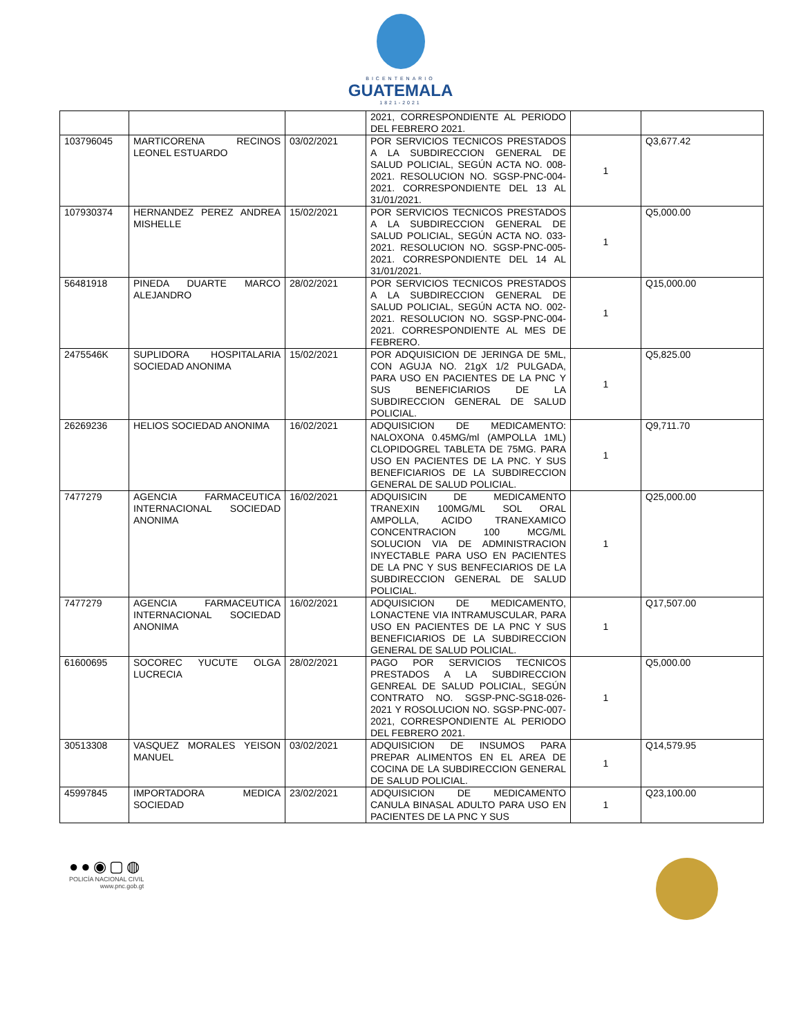BICENTENARIO
GUATEMALA
1821-2021
| | | | 2021, CORRESPONDIENTE AL PERIODO DEL FEBRERO 2021. | | |
| 103796045 | MARTICORENA RECINOS LEONEL ESTUARDO | 03/02/2021 | POR SERVICIOS TECNICOS PRESTADOS A LA SUBDIRECCION GENERAL DE SALUD POLICIAL, SEGÚN ACTA NO. 008-2021. RESOLUCION NO. SGSP-PNC-004-2021. CORRESPONDIENTE DEL 13 AL 31/01/2021. | 1 | Q3,677.42 |
| 107930374 | HERNANDEZ PEREZ ANDREA MISHELLE | 15/02/2021 | POR SERVICIOS TECNICOS PRESTADOS A LA SUBDIRECCION GENERAL DE SALUD POLICIAL, SEGÚN ACTA NO. 033-2021. RESOLUCION NO. SGSP-PNC-005-2021. CORRESPONDIENTE DEL 14 AL 31/01/2021. | 1 | Q5,000.00 |
| 56481918 | PINEDA DUARTE MARCO ALEJANDRO | 28/02/2021 | POR SERVICIOS TECNICOS PRESTADOS A LA SUBDIRECCION GENERAL DE SALUD POLICIAL, SEGÚN ACTA NO. 002-2021. RESOLUCION NO. SGSP-PNC-004-2021. CORRESPONDIENTE AL MES DE FEBRERO. | 1 | Q15,000.00 |
| 2475546K | SUPLIDORA HOSPITALARIA SOCIEDAD ANONIMA | 15/02/2021 | POR ADQUISICION DE JERINGA DE 5ML, CON AGUJA NO. 21gX 1/2 PULGADA, PARA USO EN PACIENTES DE LA PNC Y SUS BENEFICIARIOS DE LA SUBDIRECCION GENERAL DE SALUD POLICIAL. | 1 | Q5,825.00 |
| 26269236 | HELIOS SOCIEDAD ANONIMA | 16/02/2021 | ADQUISICION DE MEDICAMENTO: NALOXONA 0.45MG/ml (AMPOLLA 1ML) CLOPIDOGREL TABLETA DE 75MG. PARA USO EN PACIENTES DE LA PNC. Y SUS BENEFICIARIOS DE LA SUBDIRECCION GENERAL DE SALUD POLICIAL. | 1 | Q9,711.70 |
| 7477279 | AGENCIA FARMACEUTICA INTERNACIONAL SOCIEDAD ANONIMA | 16/02/2021 | ADQUISICIN DE MEDICAMENTO TRANEXIN 100MG/ML SOL ORAL AMPOLLA, ACIDO TRANEXAMICO CONCENTRACION 100 MCG/ML SOLUCION VIA DE ADMINISTRACION INYECTABLE PARA USO EN PACIENTES DE LA PNC Y SUS BENFECIARIOS DE LA SUBDIRECCION GENERAL DE SALUD POLICIAL. | 1 | Q25,000.00 |
| 7477279 | AGENCIA FARMACEUTICA INTERNACIONAL SOCIEDAD ANONIMA | 16/02/2021 | ADQUISICION DE MEDICAMENTO, LONACTENE VIA INTRAMUSCULAR, PARA USO EN PACIENTES DE LA PNC Y SUS BENEFICIARIOS DE LA SUBDIRECCION GENERAL DE SALUD POLICIAL. | 1 | Q17,507.00 |
| 61600695 | SOCOREC YUCUTE OLGA LUCRECIA | 28/02/2021 | PAGO POR SERVICIOS TECNICOS PRESTADOS A LA SUBDIRECCION GENREAL DE SALUD POLICIAL, SEGÚN CONTRATO NO. SGSP-PNC-SG18-026-2021 Y ROSOLUCION NO. SGSP-PNC-007-2021, CORRESPONDIENTE AL PERIODO DEL FEBRERO 2021. | 1 | Q5,000.00 |
| 30513308 | VASQUEZ MORALES YEISON MANUEL | 03/02/2021 | ADQUISICION DE INSUMOS PARA PREPAR ALIMENTOS EN EL AREA DE COCINA DE LA SUBDIRECCION GENERAL DE SALUD POLICIAL. | 1 | Q14,579.95 |
| 45997845 | IMPORTADORA MEDICA SOCIEDAD | 23/02/2021 | ADQUISICION DE MEDICAMENTO CANULA BINASAL ADULTO PARA USO EN PACIENTES DE LA PNC Y SUS | 1 | Q23,100.00 |
●●◉▢◍
POLICÍA NACIONAL CIVIL
www.pnc.gob.gt